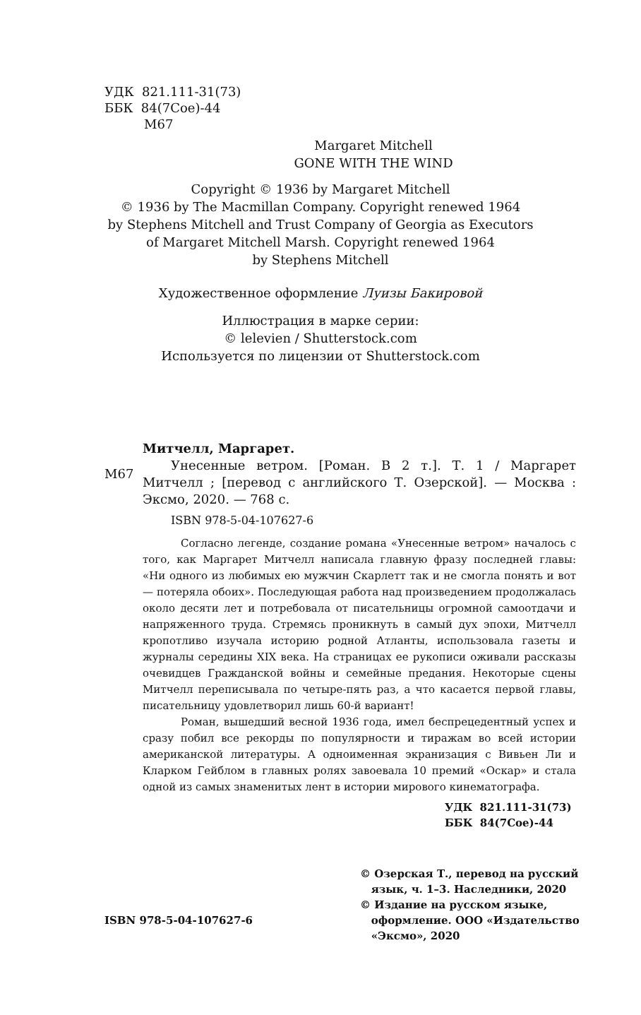УДК 821.111-31(73)
ББК 84(7Сое)-44
М67
Margaret Mitchell
GONE WITH THE WIND
Copyright © 1936 by Margaret Mitchell
© 1936 by The Macmillan Company. Copyright renewed 1964
by Stephens Mitchell and Trust Company of Georgia as Executors
of Margaret Mitchell Marsh. Copyright renewed 1964
by Stephens Mitchell
Художественное оформление Луизы Бакировой
Иллюстрация в марке серии:
© lelevien / Shutterstock.com
Используется по лицензии от Shutterstock.com
Митчелл, Маргарет.
М67
Унесенные ветром. [Роман. В 2 т.]. Т. 1 / Маргарет Митчелл ; [перевод с английского Т. Озерской]. — Москва : Эксмо, 2020. — 768 с.
ISBN 978-5-04-107627-6
Согласно легенде, создание романа «Унесенные ветром» началось с того, как Маргарет Митчелл написала главную фразу последней главы: «Ни одного из любимых ею мужчин Скарлетт так и не смогла понять и вот — потеряла обоих». Последующая работа над произведением продолжалась около десяти лет и потребовала от писательницы огромной самоотдачи и напряженного труда. Стремясь проникнуть в самый дух эпохи, Митчелл кропотливо изучала историю родной Атланты, использовала газеты и журналы середины XIX века. На страницах ее рукописи оживали рассказы очевидцев Гражданской войны и семейные предания. Некоторые сцены Митчелл переписывала по четыре-пять раз, а что касается первой главы, писательницу удовлетворил лишь 60-й вариант!
Роман, вышедший весной 1936 года, имел беспрецедентный успех и сразу побил все рекорды по популярности и тиражам во всей истории американской литературы. А одноименная экранизация с Вивьен Ли и Кларком Гейблом в главных ролях завоевала 10 премий «Оскар» и стала одной из самых знаменитых лент в истории мирового кинематографа.
УДК 821.111-31(73)
ББК 84(7Сое)-44
ISBN 978-5-04-107627-6
© Озерская Т., перевод на русский
язык, ч. 1–3. Наследники, 2020
© Издание на русском языке,
оформление. ООО «Издательство
«Эксмо», 2020